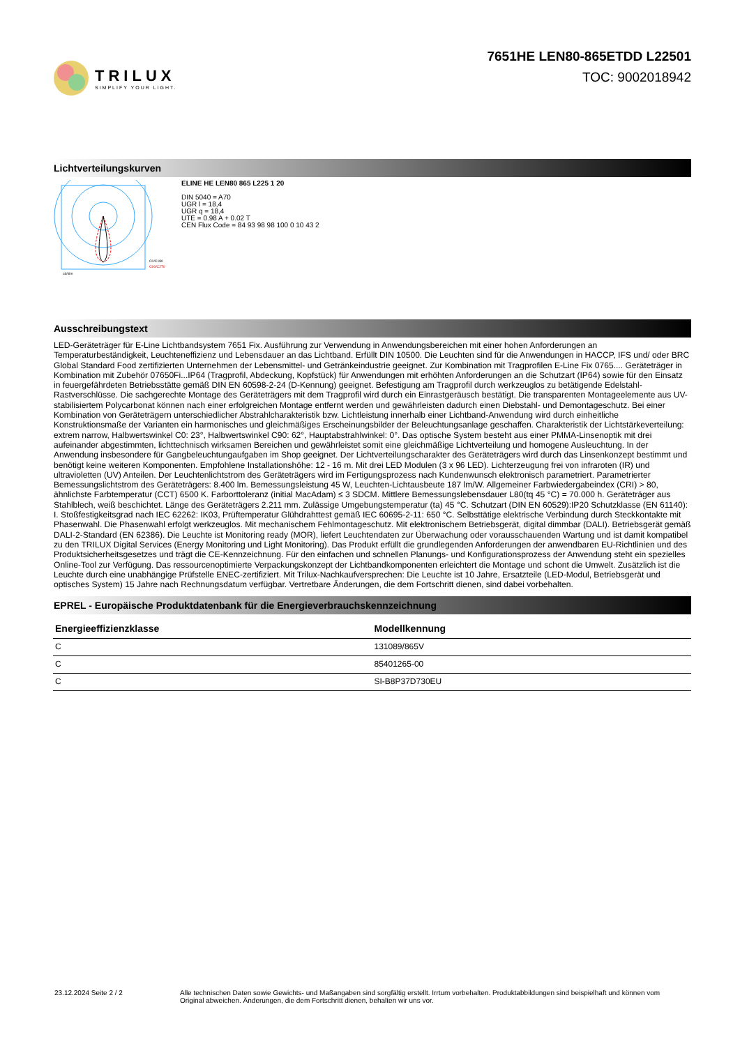TRILUX
SIMPLIFY YOUR LIGHT.
7651HE LEN80-865ETDD L22501
TOC: 9002018942
Lichtverteilungskurven
C0/C180
C90/C270
cd/klm
ELINE HE LEN80 865 L225 1 20
DIN 5040 = A70
UGR l = 18,4
UGR q = 18,4
UTE = 0.98 A + 0.02 T
CEN Flux Code = 84 93 98 98 100 0 10 43 2
Ausschreibungstext
LED-Geräteträger für E-Line Lichtbandsystem 7651 Fix. Ausführung zur Verwendung in Anwendungsbereichen mit einer hohen Anforderungen an Temperaturbeständigkeit, Leuchteneffizienz und Lebensdauer an das Lichtband. Erfüllt DIN 10500. Die Leuchten sind für die Anwendungen in HACCP, IFS und/ oder BRC Global Standard Food zertifizierten Unternehmen der Lebensmittel- und Getränkeindustrie geeignet. Zur Kombination mit Tragprofilen E-Line Fix 0765.... Geräteträger in Kombination mit Zubehör 07650Fi...IP64 (Tragprofil, Abdeckung, Kopfstück) für Anwendungen mit erhöhten Anforderungen an die Schutzart (IP64) sowie für den Einsatz in feuergefährdeten Betriebsstätte gemäß DIN EN 60598-2-24 (D-Kennung) geeignet. Befestigung am Tragprofil durch werkzeuglos zu betätigende Edelstahl-Rastverschlüsse. Die sachgerechte Montage des Geräteträgers mit dem Tragprofil wird durch ein Einrastgeräusch bestätigt. Die transparenten Montageelemente aus UV-stabilisiertem Polycarbonat können nach einer erfolgreichen Montage entfernt werden und gewährleisten dadurch einen Diebstahl- und Demontageschutz. Bei einer Kombination von Geräteträgern unterschiedlicher Abstrahlcharakteristik bzw. Lichtleistung innerhalb einer Lichtband-Anwendung wird durch einheitliche Konstruktionsmaße der Varianten ein harmonisches und gleichmäßiges Erscheinungsbilder der Beleuchtungsanlage geschaffen. Charakteristik der Lichtstärkeverteilung: extrem narrow, Halbwertswinkel C0: 23°, Halbwertswinkel C90: 62°, Hauptabstrahlwinkel: 0°. Das optische System besteht aus einer PMMA-Linsenoptik mit drei aufeinander abgestimmten, lichttechnisch wirksamen Bereichen und gewährleistet somit eine gleichmäßige Lichtverteilung und homogene Ausleuchtung. In der Anwendung insbesondere für Gangbeleuchtungaufgaben im Shop geeignet. Der Lichtverteilungscharakter des Geräteträgers wird durch das Linsenkonzept bestimmt und benötigt keine weiteren Komponenten. Empfohlene Installationshöhe: 12 - 16 m. Mit drei LED Modulen (3 x 96 LED). Lichterzeugung frei von infraroten (IR) und ultravioletten (UV) Anteilen. Der Leuchtenlichtstrom des Geräteträgers wird im Fertigungsprozess nach Kundenwunsch elektronisch parametriert. Parametrierter Bemessungslichtstrom des Geräteträgers: 8.400 lm. Bemessungsleistung 45 W, Leuchten-Lichtausbeute 187 lm/W. Allgemeiner Farbwiedergabeindex (CRI) > 80, ähnlichste Farbtemperatur (CCT) 6500 K. Farborttoleranz (initial MacAdam) ≤ 3 SDCM. Mittlere Bemessungslebensdauer L80(tq 45 °C) = 70.000 h. Geräteträger aus Stahlblech, weiß beschichtet. Länge des Geräteträgers 2.211 mm. Zulässige Umgebungstemperatur (ta) 45 °C. Schutzart (DIN EN 60529):IP20 Schutzklasse (EN 61140): I. Stoßfestigkeitsgrad nach IEC 62262: IK03, Prüftemperatur Glühdrahttest gemäß IEC 60695-2-11: 650 °C. Selbsttätige elektrische Verbindung durch Steckkontakte mit Phasenwahl. Die Phasenwahl erfolgt werkzeuglos. Mit mechanischem Fehlmontageschutz. Mit elektronischem Betriebsgerät, digital dimmbar (DALI). Betriebsgerät gemäß DALI-2-Standard (EN 62386). Die Leuchte ist Monitoring ready (MOR), liefert Leuchtendaten zur Überwachung oder vorausschauenden Wartung und ist damit kompatibel zu den TRILUX Digital Services (Energy Monitoring und Light Monitoring). Das Produkt erfüllt die grundlegenden Anforderungen der anwendbaren EU-Richtlinien und des Produktsicherheitsgesetzes und trägt die CE-Kennzeichnung. Für den einfachen und schnellen Planungs- und Konfigurationsprozess der Anwendung steht ein spezielles Online-Tool zur Verfügung. Das ressourcenoptimierte Verpackungskonzept der Lichtbandkomponenten erleichtert die Montage und schont die Umwelt. Zusätzlich ist die Leuchte durch eine unabhängige Prüfstelle ENEC-zertifiziert. Mit Trilux-Nachkaufversprechen: Die Leuchte ist 10 Jahre, Ersatzteile (LED-Modul, Betriebsgerät und optisches System) 15 Jahre nach Rechnungsdatum verfügbar. Vertretbare Änderungen, die dem Fortschritt dienen, sind dabei vorbehalten.
EPREL - Europäische Produktdatenbank für die Energieverbrauchskennzeichnung
| Energieeffizienzklasse | Modellkennung |
| --- | --- |
| C | 131089/865V |
| C | 85401265-00 |
| C | SI-B8P37D730EU |
23.12.2024 Seite 2 / 2 Alle technischen Daten sowie Gewichts- und Maßangaben sind sorgfältig erstellt. Irrtum vorbehalten. Produktabbildungen sind beispielhaft und können vom Original abweichen. Änderungen, die dem Fortschritt dienen, behalten wir uns vor.